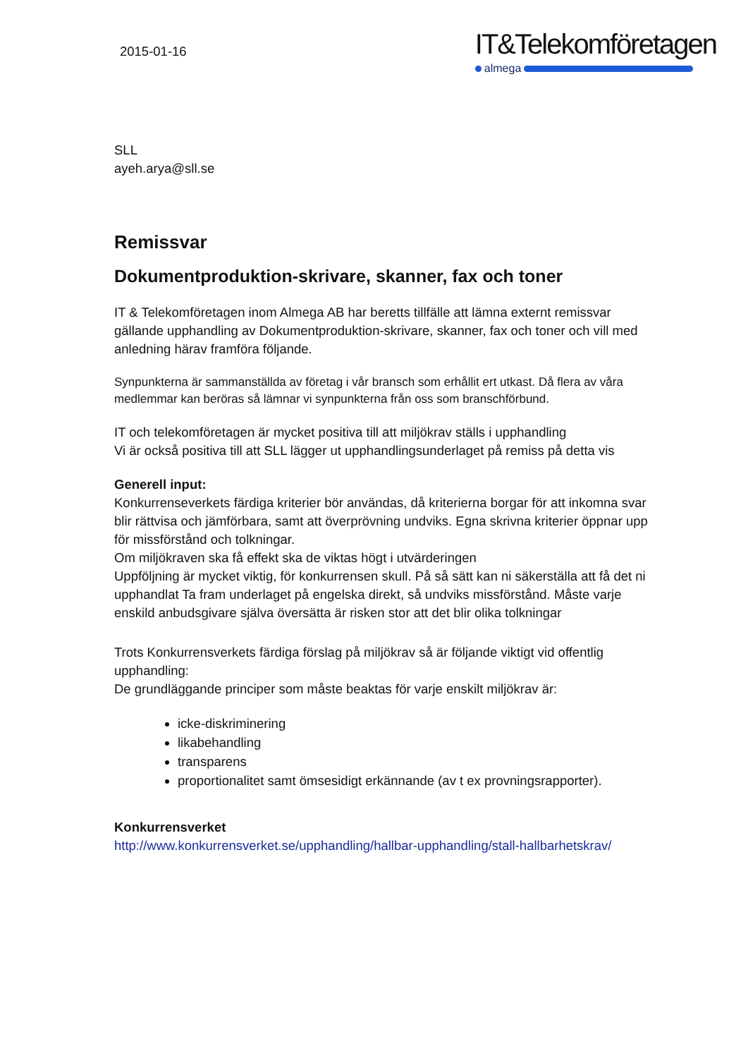2015-01-16
IT&Telekomföretagen
almega
SLL
ayeh.arya@sll.se
Remissvar
Dokumentproduktion-skrivare, skanner, fax och toner
IT & Telekomföretagen inom Almega AB har beretts tillfälle att lämna externt remissvar gällande upphandling av Dokumentproduktion-skrivare, skanner, fax och toner och vill med anledning härav framföra följande.
Synpunkterna är sammanställda av företag i vår bransch som erhållit ert utkast. Då flera av våra medlemmar kan beröras så lämnar vi synpunkterna från oss som branschförbund.
IT och telekomföretagen är mycket positiva till att miljökrav ställs i upphandling
Vi är också positiva till att SLL lägger ut upphandlingsunderlaget på remiss på detta vis
Generell input:
Konkurrenseverkets färdiga kriterier bör användas, då kriterierna borgar för att inkomna svar blir rättvisa och jämförbara, samt att överprövning undviks. Egna skrivna kriterier öppnar upp för missförstånd och tolkningar.
Om miljökraven ska få effekt ska de viktas högt i utvärderingen
Uppföljning är mycket viktig, för konkurrensen skull. På så sätt kan ni säkerställa att få det ni upphandlat Ta fram underlaget på engelska direkt, så undviks missförstånd. Måste varje enskild anbudsgivare själva översätta är risken stor att det blir olika tolkningar
Trots Konkurrensverkets färdiga förslag på miljökrav så är följande viktigt vid offentlig upphandling:
De grundläggande principer som måste beaktas för varje enskilt miljökrav är:
icke-diskriminering
likabehandling
transparens
proportionalitet samt ömsesidigt erkännande (av t ex provningsrapporter).
Konkurrensverket
http://www.konkurrensverket.se/upphandling/hallbar-upphandling/stall-hallbarhetskrav/